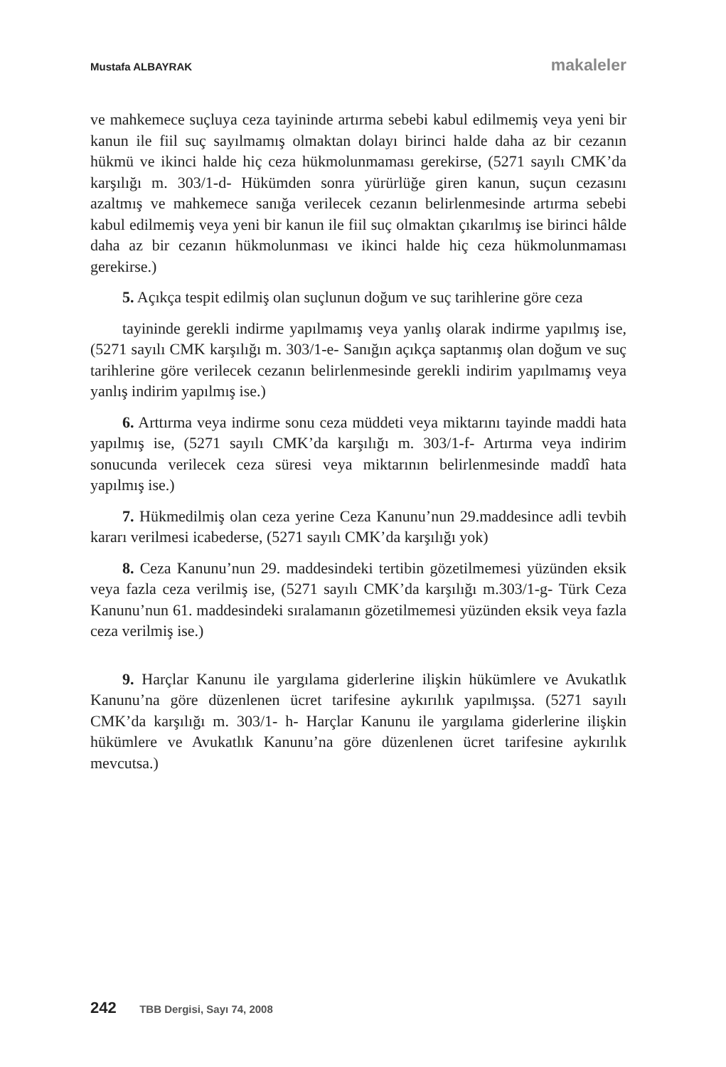Mustafa ALBAYRAK makaleler
ve mahkemece suçluya ceza tayininde artırma sebebi kabul edilmemiş veya yeni bir kanun ile fiil suç sayılmamış olmaktan dolayı birinci halde daha az bir cezanın hükmü ve ikinci halde hiç ceza hükmolunmaması gerekirse, (5271 sayılı CMK’da karşılığı m. 303/1-d- Hükümden sonra yürürlüğe giren kanun, suçun cezasını azaltmış ve mahkemece sanığa verilecek cezanın belirlenmesinde artırma sebebi kabul edilmemiş veya yeni bir kanun ile fiil suç olmaktan çıkarılmış ise birinci hâlde daha az bir cezanın hükmolunması ve ikinci halde hiç ceza hükmolunmaması gerekirse.)
5. Açıkça tespit edilmiş olan suçlunun doğum ve suç tarihlerine göre ceza
tayininde gerekli indirme yapılmamış veya yanlış olarak indirme yapılmış ise, (5271 sayılı CMK karşılığı m. 303/1-e- Sanığın açıkça saptanmış olan doğum ve suç tarihlerine göre verilecek cezanın belirlenmesinde gerekli indirim yapılmamış veya yanlış indirim yapılmış ise.)
6. Arttırma veya indirme sonu ceza müddeti veya miktarını tayinde maddi hata yapılmış ise, (5271 sayılı CMK’da karşılığı m. 303/1-f- Artırma veya indirim sonucunda verilecek ceza süresi veya miktarının belirlenmesinde maddî hata yapılmış ise.)
7. Hükmedilmiş olan ceza yerine Ceza Kanunu’nun 29.maddesince adli tevbih kararı verilmesi icabederse, (5271 sayılı CMK’da karşılığı yok)
8. Ceza Kanunu’nun 29. maddesindeki tertibin gözetilmemesi yüzünden eksik veya fazla ceza verilmiş ise, (5271 sayılı CMK’da karşılığı m.303/1-g- Türk Ceza Kanunu’nun 61. maddesindeki sıralamanın gözetilmemesi yüzünden eksik veya fazla ceza verilmiş ise.)
9. Harçlar Kanunu ile yargılama giderlerine ilişkin hükümlere ve Avukatlık Kanunu’na göre düzenlenen ücret tarifesine aykırılık yapılmışsa. (5271 sayılı CMK’da karşılığı m. 303/1- h- Harçlar Kanunu ile yargılama giderlerine ilişkin hükümlere ve Avukatlık Kanunu’na göre düzenlenen ücret tarifesine aykırılık mevcutsa.)
242 TBB Dergisi, Sayı 74, 2008